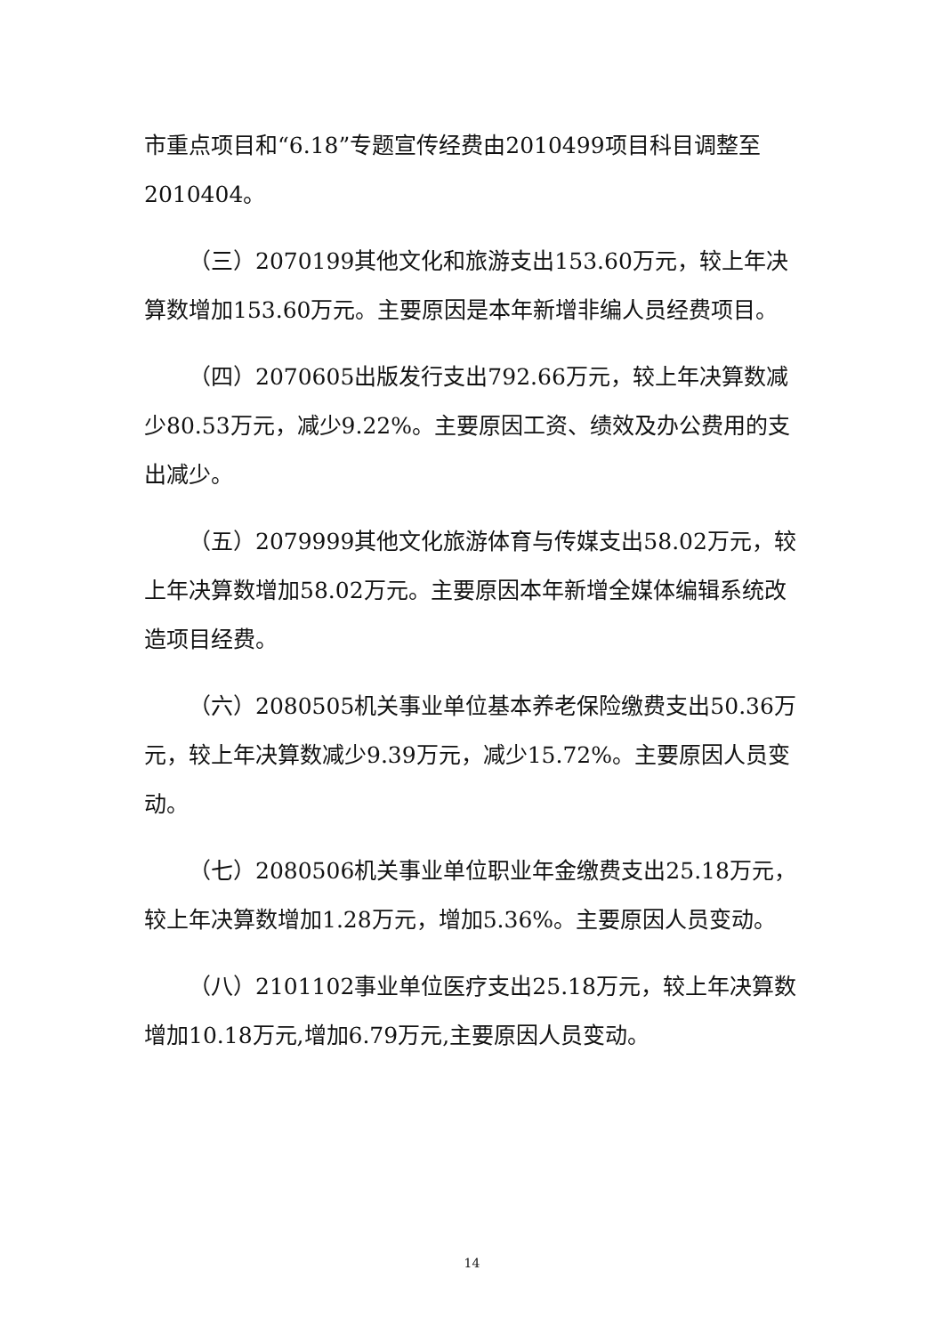市重点项目和“6.18”专题宣传经费由2010499项目科目调整至2010404。
（三）2070199其他文化和旅游支出153.60万元，较上年决算数增加153.60万元。主要原因是本年新增非编人员经费项目。
（四）2070605出版发行支出792.66万元，较上年决算数减少80.53万元，减少9.22%。主要原因工资、绩效及办公费用的支出减少。
（五）2079999其他文化旅游体育与传媒支出58.02万元，较上年决算数增加58.02万元。主要原因本年新增全媒体编辑系统改造项目经费。
（六）2080505机关事业单位基本养老保险缴费支出50.36万元，较上年决算数减少9.39万元，减少15.72%。主要原因人员变动。
（七）2080506机关事业单位职业年金缴费支出25.18万元，较上年决算数增加1.28万元，增加5.36%。主要原因人员变动。
（八）2101102事业单位医疗支出25.18万元，较上年决算数增加10.18万元,增加6.79万元,主要原因人员变动。
14